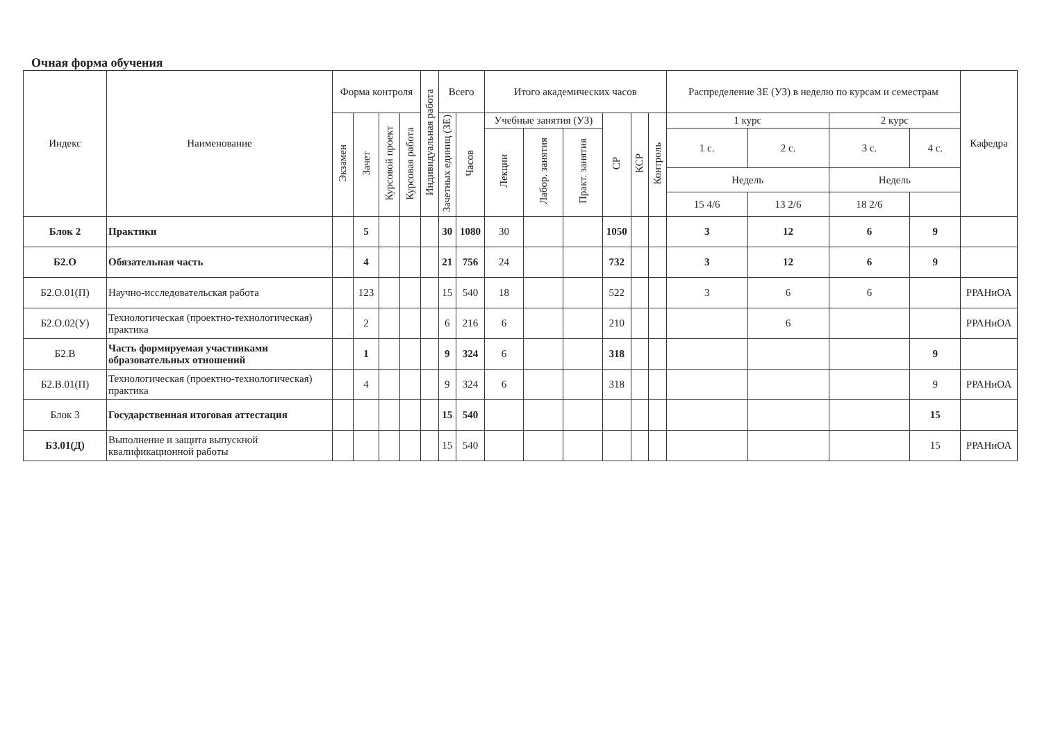Очная форма обучения
| Индекс | Наименование | Форма контроля | | | | Индивидуальная работа | Всего | | Итого академических часов | | | | | | Распределение ЗЕ (УЗ) в неделю по курсам и семестрам | | | | Кафедра |
| --- | --- | --- | --- | --- | --- | --- | --- | --- | --- | --- | --- | --- | --- | --- | --- | --- | --- | --- | --- |
| | | Экзамен | Зачет | Курсовой проект | Курсовая работа | | Зачетных единиц (ЗЕ) | Часов | Учебные занятия (УЗ) | | | СР | КСР | Контроль | 1 курс | | 2 курс | | |
| | | | | | | | | | Лекции | Лабор. занятия | Практ. занятия | | | | 1 с. | 2 с. | 3 с. | 4 с. | |
| | | | | | | | | | | | | | | | Недель | | Недель | | |
| | | | | | | | | | | | | | | | 15 4/6 | 13 2/6 | 18 2/6 | | |
| Блок 2 | Практики | | 5 | | | | 30 | 1080 | 30 | | | 1050 | | | 3 | 12 | 6 | 9 | |
| Б2.О | Обязательная часть | | 4 | | | | 21 | 756 | 24 | | | 732 | | | 3 | 12 | 6 | 9 | |
| Б2.О.01(П) | Научно-исследовательская работа | | 123 | | | | 15 | 540 | 18 | | | 522 | | | 3 | 6 | 6 | | РРАНиОА |
| Б2.О.02(У) | Технологическая (проектно-технологическая) практика | | 2 | | | | 6 | 216 | 6 | | | 210 | | | | 6 | | | РРАНиОА |
| Б2.В | Часть формируемая участниками образовательных отношений | | 1 | | | | 9 | 324 | 6 | | | 318 | | | | | | 9 | |
| Б2.В.01(П) | Технологическая (проектно-технологическая) практика | | 4 | | | | 9 | 324 | 6 | | | 318 | | | | | | 9 | РРАНиОА |
| Блок 3 | Государственная итоговая аттестация | | | | | | 15 | 540 | | | | | | | | | | 15 | |
| Б3.01(Д) | Выполнение и защита выпускной квалификационной работы | | | | | | 15 | 540 | | | | | | | | | | 15 | РРАНиОА |